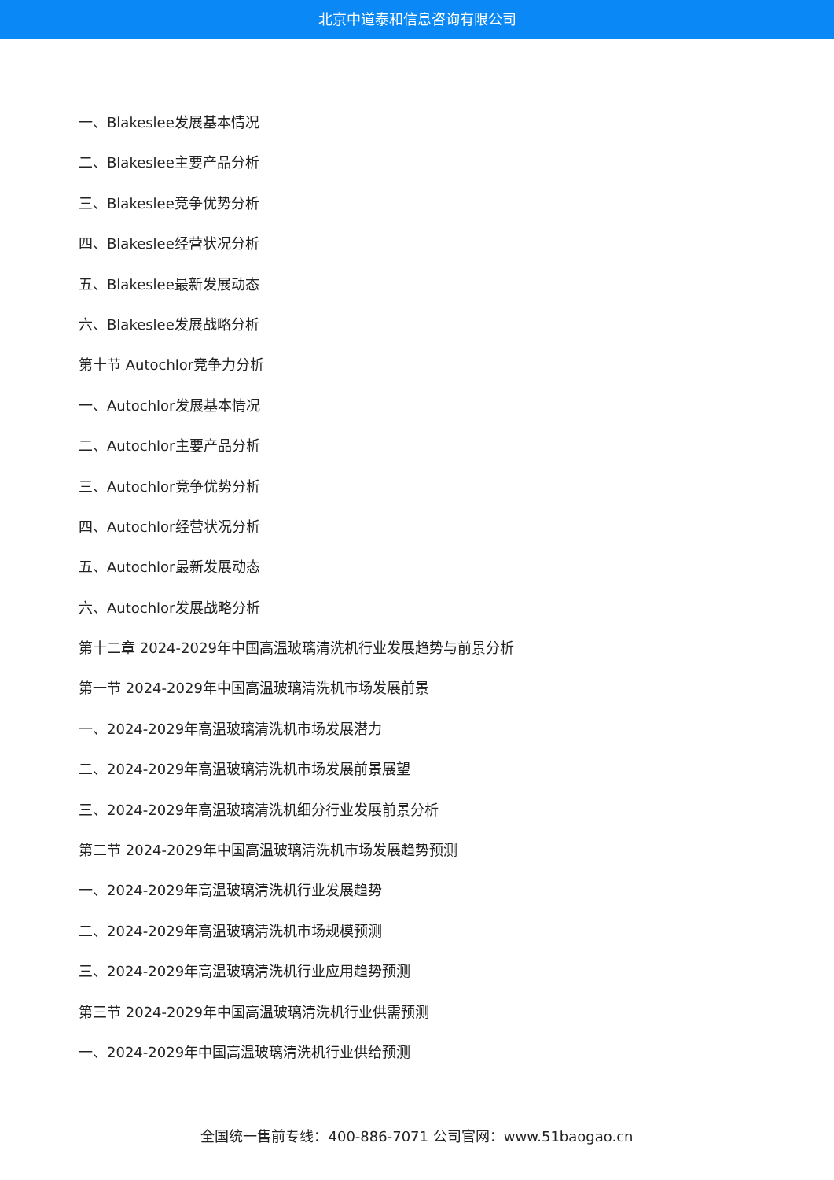北京中道泰和信息咨询有限公司
一、Blakeslee发展基本情况
二、Blakeslee主要产品分析
三、Blakeslee竞争优势分析
四、Blakeslee经营状况分析
五、Blakeslee最新发展动态
六、Blakeslee发展战略分析
第十节 Autochlor竞争力分析
一、Autochlor发展基本情况
二、Autochlor主要产品分析
三、Autochlor竞争优势分析
四、Autochlor经营状况分析
五、Autochlor最新发展动态
六、Autochlor发展战略分析
第十二章 2024-2029年中国高温玻璃清洗机行业发展趋势与前景分析
第一节 2024-2029年中国高温玻璃清洗机市场发展前景
一、2024-2029年高温玻璃清洗机市场发展潜力
二、2024-2029年高温玻璃清洗机市场发展前景展望
三、2024-2029年高温玻璃清洗机细分行业发展前景分析
第二节 2024-2029年中国高温玻璃清洗机市场发展趋势预测
一、2024-2029年高温玻璃清洗机行业发展趋势
二、2024-2029年高温玻璃清洗机市场规模预测
三、2024-2029年高温玻璃清洗机行业应用趋势预测
第三节 2024-2029年中国高温玻璃清洗机行业供需预测
一、2024-2029年中国高温玻璃清洗机行业供给预测
全国统一售前专线：400-886-7071 公司官网：www.51baogao.cn